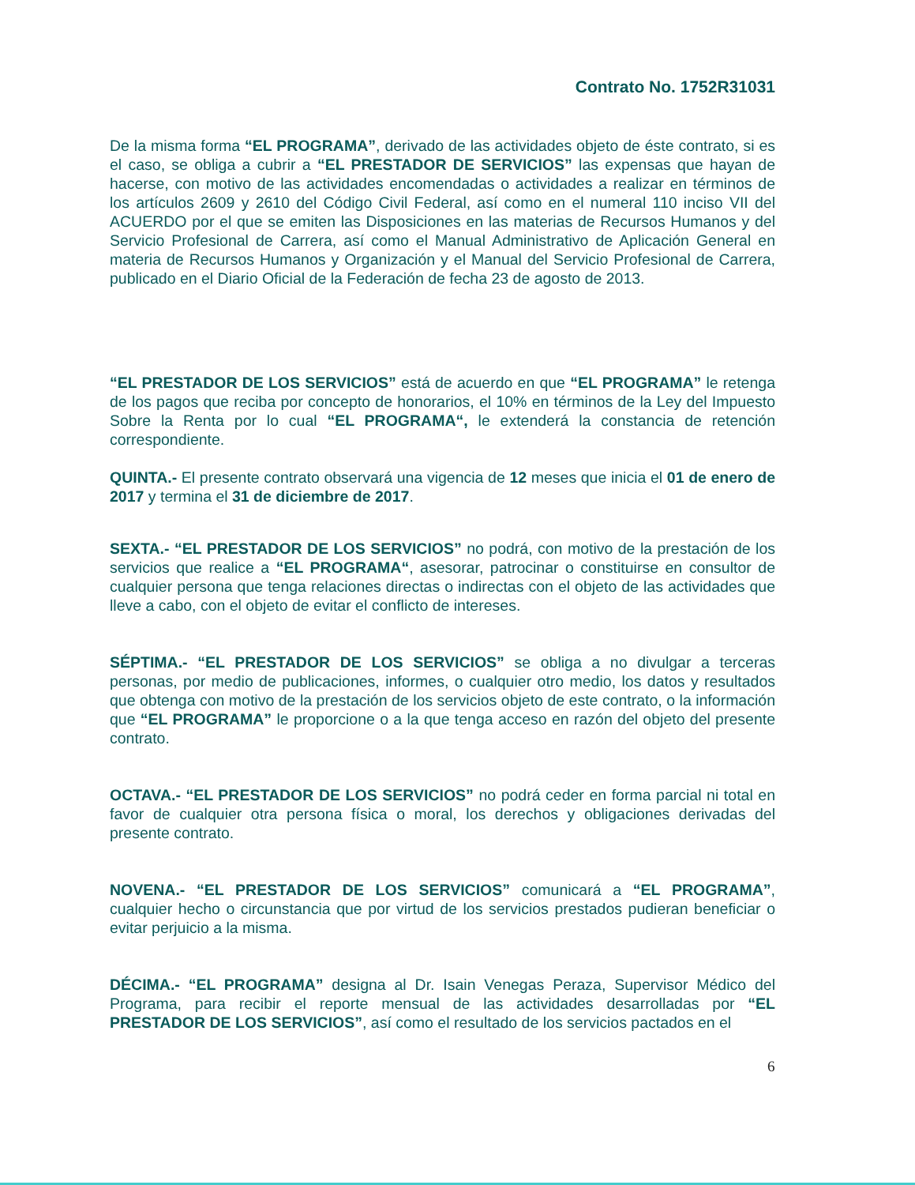Contrato No. 1752R31031
De la misma forma “EL PROGRAMA”, derivado de las actividades objeto de éste contrato, si es el caso, se obliga a cubrir a “EL PRESTADOR DE SERVICIOS” las expensas que hayan de hacerse, con motivo de las actividades encomendadas o actividades a realizar en términos de los artículos 2609 y 2610 del Código Civil Federal, así como en el numeral 110 inciso VII del ACUERDO por el que se emiten las Disposiciones en las materias de Recursos Humanos y del Servicio Profesional de Carrera, así como el Manual Administrativo de Aplicación General en materia de Recursos Humanos y Organización y el Manual del Servicio Profesional de Carrera, publicado en el Diario Oficial de la Federación de fecha 23 de agosto de 2013.
“EL PRESTADOR DE LOS SERVICIOS” está de acuerdo en que “EL PROGRAMA” le retenga de los pagos que reciba por concepto de honorarios, el 10% en términos de la Ley del Impuesto Sobre la Renta por lo cual “EL PROGRAMA“, le extenderá la constancia de retención correspondiente.
QUINTA.- El presente contrato observará una vigencia de 12 meses que inicia el 01 de enero de 2017 y termina el 31 de diciembre de 2017.
SEXTA.- “EL PRESTADOR DE LOS SERVICIOS” no podrá, con motivo de la prestación de los servicios que realice a “EL PROGRAMA“, asesorar, patrocinar o constituirse en consultor de cualquier persona que tenga relaciones directas o indirectas con el objeto de las actividades que lleve a cabo, con el objeto de evitar el conflicto de intereses.
SÉPTIMA.- “EL PRESTADOR DE LOS SERVICIOS” se obliga a no divulgar a terceras personas, por medio de publicaciones, informes, o cualquier otro medio, los datos y resultados que obtenga con motivo de la prestación de los servicios objeto de este contrato, o la información que “EL PROGRAMA” le proporcione o a la que tenga acceso en razón del objeto del presente contrato.
OCTAVA.- “EL PRESTADOR DE LOS SERVICIOS” no podrá ceder en forma parcial ni total en favor de cualquier otra persona física o moral, los derechos y obligaciones derivadas del presente contrato.
NOVENA.- “EL PRESTADOR DE LOS SERVICIOS” comunicará a “EL PROGRAMA”, cualquier hecho o circunstancia que por virtud de los servicios prestados pudieran beneficiar o evitar perjuicio a la misma.
DÉCIMA.- “EL PROGRAMA” designa al Dr. Isain Venegas Peraza, Supervisor Médico del Programa, para recibir el reporte mensual de las actividades desarrolladas por “EL PRESTADOR DE LOS SERVICIOS”, así como el resultado de los servicios pactados en el
6